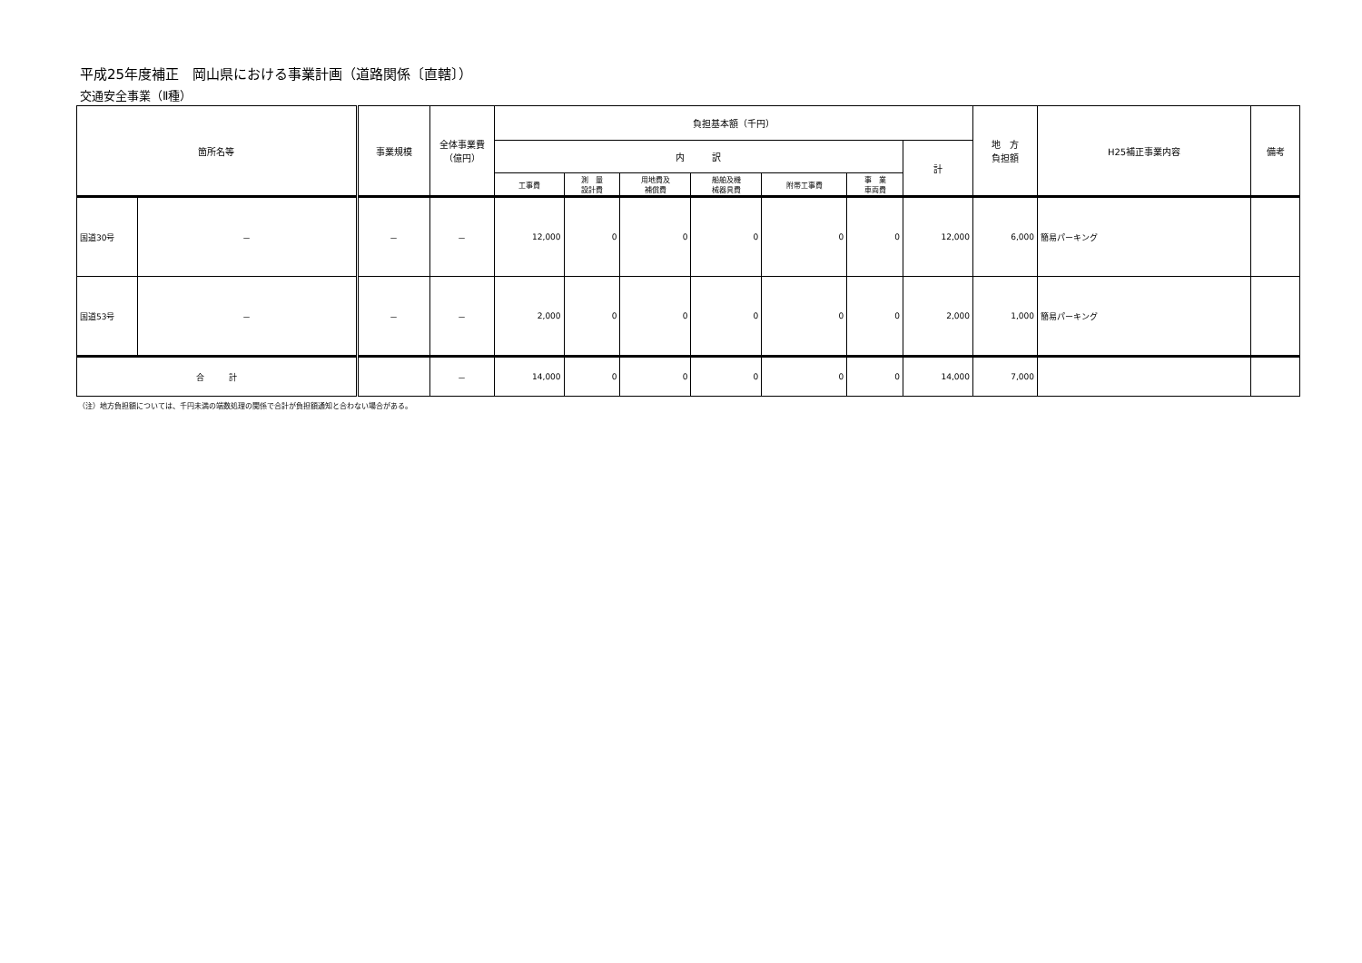平成25年度補正　岡山県における事業計画（道路関係〔直轄〕）
交通安全事業（Ⅱ種）
| 箇所名等 | | 事業規模 | 全体事業費 （億円） | 負担基本額（千円） | | | | | | | 地 方 負担額 | H25補正事業内容 | 備考 |
| --- | --- | --- | --- | --- | --- | --- | --- | --- | --- | --- | --- | --- | --- |
| | | | | 内 訳 | | | | | | 計 | | | |
| | | | | 工事費 | 測 量 設計費 | 用地費及 補償費 | 船舶及機 械器具費 | 附帯工事費 | 事 業 車両費 | | | | |
| 国道30号 | － | － | － | 12,000 | 0 | 0 | 0 | 0 | 0 | 12,000 | 6,000 | 簡易パーキング | |
| 国道53号 | － | － | － | 2,000 | 0 | 0 | 0 | 0 | 0 | 2,000 | 1,000 | 簡易パーキング | |
| 合 計 | | | － | 14,000 | 0 | 0 | 0 | 0 | 0 | 14,000 | 7,000 | | |
（注）地方負担額については、千円未満の端数処理の関係で合計が負担額通知と合わない場合がある。